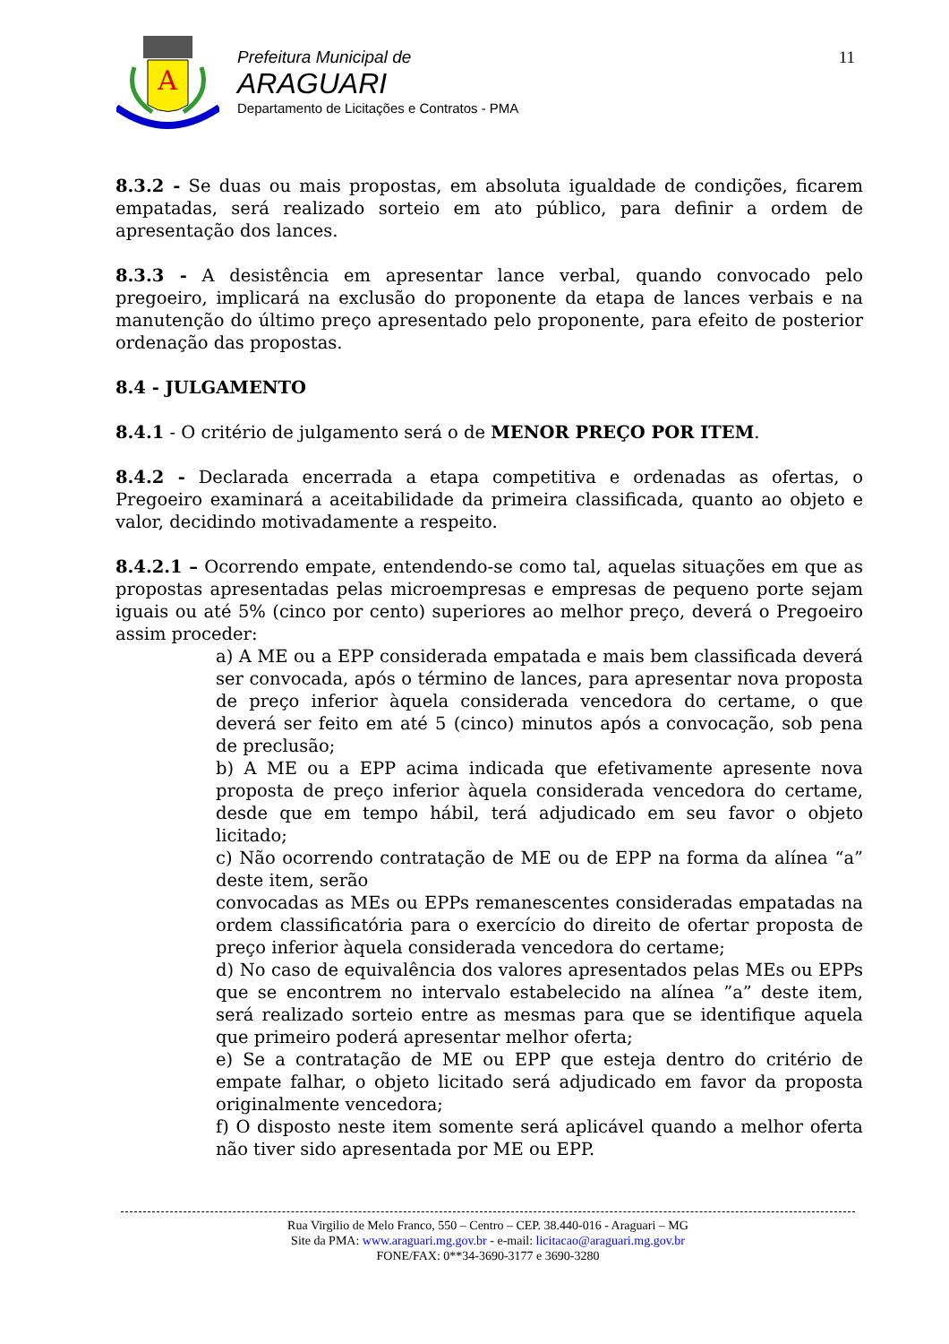A
Prefeitura Municipal de
ARAGUARI
Departamento de Licitações e Contratos - PMA
11
8.3.2 - Se duas ou mais propostas, em absoluta igualdade de condições, ficarem empatadas, será realizado sorteio em ato público, para definir a ordem de apresentação dos lances.
8.3.3 - A desistência em apresentar lance verbal, quando convocado pelo pregoeiro, implicará na exclusão do proponente da etapa de lances verbais e na manutenção do último preço apresentado pelo proponente, para efeito de posterior ordenação das propostas.
8.4 - JULGAMENTO
8.4.1 - O critério de julgamento será o de MENOR PREÇO POR ITEM.
8.4.2 - Declarada encerrada a etapa competitiva e ordenadas as ofertas, o Pregoeiro examinará a aceitabilidade da primeira classificada, quanto ao objeto e valor, decidindo motivadamente a respeito.
8.4.2.1 – Ocorrendo empate, entendendo-se como tal, aquelas situações em que as propostas apresentadas pelas microempresas e empresas de pequeno porte sejam iguais ou até 5% (cinco por cento) superiores ao melhor preço, deverá o Pregoeiro assim proceder:
a) A ME ou a EPP considerada empatada e mais bem classificada deverá ser convocada, após o término de lances, para apresentar nova proposta de preço inferior àquela considerada vencedora do certame, o que deverá ser feito em até 5 (cinco) minutos após a convocação, sob pena de preclusão;
b) A ME ou a EPP acima indicada que efetivamente apresente nova proposta de preço inferior àquela considerada vencedora do certame, desde que em tempo hábil, terá adjudicado em seu favor o objeto licitado;
c) Não ocorrendo contratação de ME ou de EPP na forma da alínea “a” deste item, serão
convocadas as MEs ou EPPs remanescentes consideradas empatadas na ordem classificatória para o exercício do direito de ofertar proposta de preço inferior àquela considerada vencedora do certame;
d) No caso de equivalência dos valores apresentados pelas MEs ou EPPs que se encontrem no intervalo estabelecido na alínea ”a” deste item, será realizado sorteio entre as mesmas para que se identifique aquela que primeiro poderá apresentar melhor oferta;
e) Se a contratação de ME ou EPP que esteja dentro do critério de empate falhar, o objeto licitado será adjudicado em favor da proposta originalmente vencedora;
f) O disposto neste item somente será aplicável quando a melhor oferta não tiver sido apresentada por ME ou EPP.
Rua Virgilio de Melo Franco, 550 – Centro – CEP. 38.440-016 - Araguari – MG
Site da PMA: www.araguari.mg.gov.br - e-mail: licitacao@araguari.mg.gov.br
FONE/FAX: 0**34-3690-3177 e 3690-3280